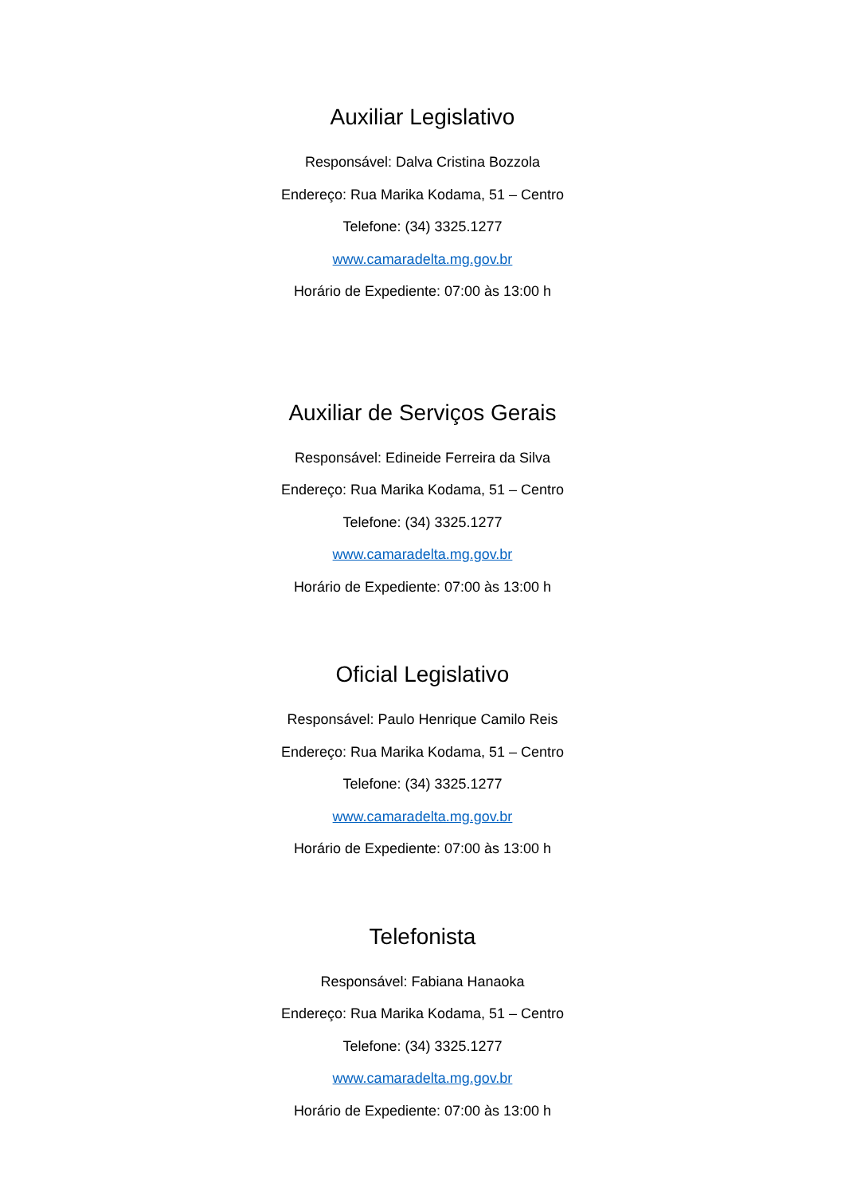Auxiliar Legislativo
Responsável: Dalva Cristina Bozzola
Endereço: Rua Marika Kodama, 51 – Centro
Telefone: (34) 3325.1277
www.camaradelta.mg.gov.br
Horário de Expediente: 07:00 às 13:00 h
Auxiliar de Serviços Gerais
Responsável: Edineide Ferreira da Silva
Endereço: Rua Marika Kodama, 51 – Centro
Telefone: (34) 3325.1277
www.camaradelta.mg.gov.br
Horário de Expediente: 07:00 às 13:00 h
Oficial Legislativo
Responsável: Paulo Henrique Camilo Reis
Endereço: Rua Marika Kodama, 51 – Centro
Telefone: (34) 3325.1277
www.camaradelta.mg.gov.br
Horário de Expediente: 07:00 às 13:00 h
Telefonista
Responsável: Fabiana Hanaoka
Endereço: Rua Marika Kodama, 51 – Centro
Telefone: (34) 3325.1277
www.camaradelta.mg.gov.br
Horário de Expediente: 07:00 às 13:00 h